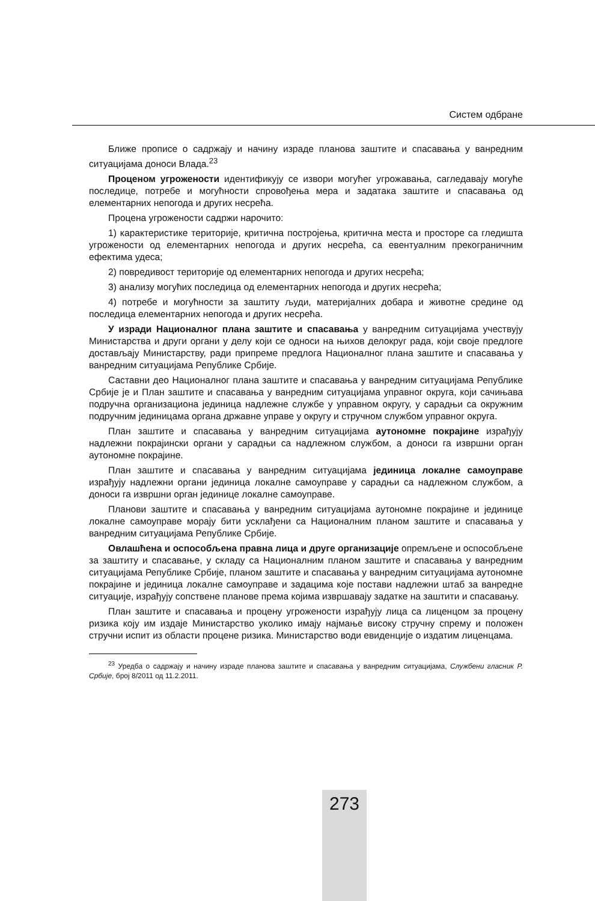Систем одбране
Ближе прописе о садржају и начину израде планова заштите и спасавања у ванредним ситуацијама доноси Влада.<sup>23</sup>
Проценом угрожености идентификују се извори могућег угрожавања, сагледавају могуће последице, потребе и могућности спровођења мера и задатака заштите и спасавања од елементарних непогода и других несрећа.
Процена угрожености садржи нарочито:
1) карактеристике територије, критична постројења, критична места и просторе са гледишта угрожености од елементарних непогода и других несрећа, са евентуалним прекограничним ефектима удеса;
2) повредивост територије од елементарних непогода и других несрећа;
3) анализу могућих последица од елементарних непогода и других несрећа;
4) потребе и могућности за заштиту људи, материјалних добара и животне средине од последица елементарних непогода и других несрећа.
У изради Националног плана заштите и спасавања у ванредним ситуацијама учествују Министарства и други органи у делу који се односи на њихов делокруг рада, који своје предлоге достављају Министарству, ради припреме предлога Националног плана заштите и спасавања у ванредним ситуацијама Републике Србије.
Саставни део Националног плана заштите и спасавања у ванредним ситуацијама Републике Србије је и План заштите и спасавања у ванредним ситуацијама управног округа, који сачињава подручна организациона јединица надлежне службе у управном округу, у сарадњи са окружним подручним јединицама органа државне управе у округу и стручном службом управног округа.
План заштите и спасавања у ванредним ситуацијама аутономне покрајине израђују надлежни покрајински органи у сарадњи са надлежном службом, а доноси га извршни орган аутономне покрајине.
План заштите и спасавања у ванредним ситуацијама јединица локалне самоуправе израђују надлежни органи јединица локалне самоуправе у сарадњи са надлежном службом, а доноси га извршни орган јединице локалне самоуправе.
Планови заштите и спасавања у ванредним ситуацијама аутономне покрајине и јединице локалне самоуправе морају бити усклађени са Националним планом заштите и спасавања у ванредним ситуацијама Републике Србије.
Овлашћена и оспособљена правна лица и друге организације опремљене и оспособљене за заштиту и спасавање, у складу са Националним планом заштите и спасавања у ванредним ситуацијама Републике Србије, планом заштите и спасавања у ванредним ситуацијама аутономне покрајине и јединица локалне самоуправе и задацима које постави надлежни штаб за ванредне ситуације, израђују сопствене планове према којима извршавају задатке на заштити и спасавању.
План заштите и спасавања и процену угрожености израђују лица са лиценцом за процену ризика коју им издаје Министарство уколико имају најмање високу стручну спрему и положен стручни испит из области процене ризика. Министарство води евиденције о издатим лиценцама.
<sup>23</sup> Уредба о садржају и начину израде планова заштите и спасавања у ванредним ситуацијама, Службени гласник Р. Србије, број 8/2011 од 11.2.2011.
273